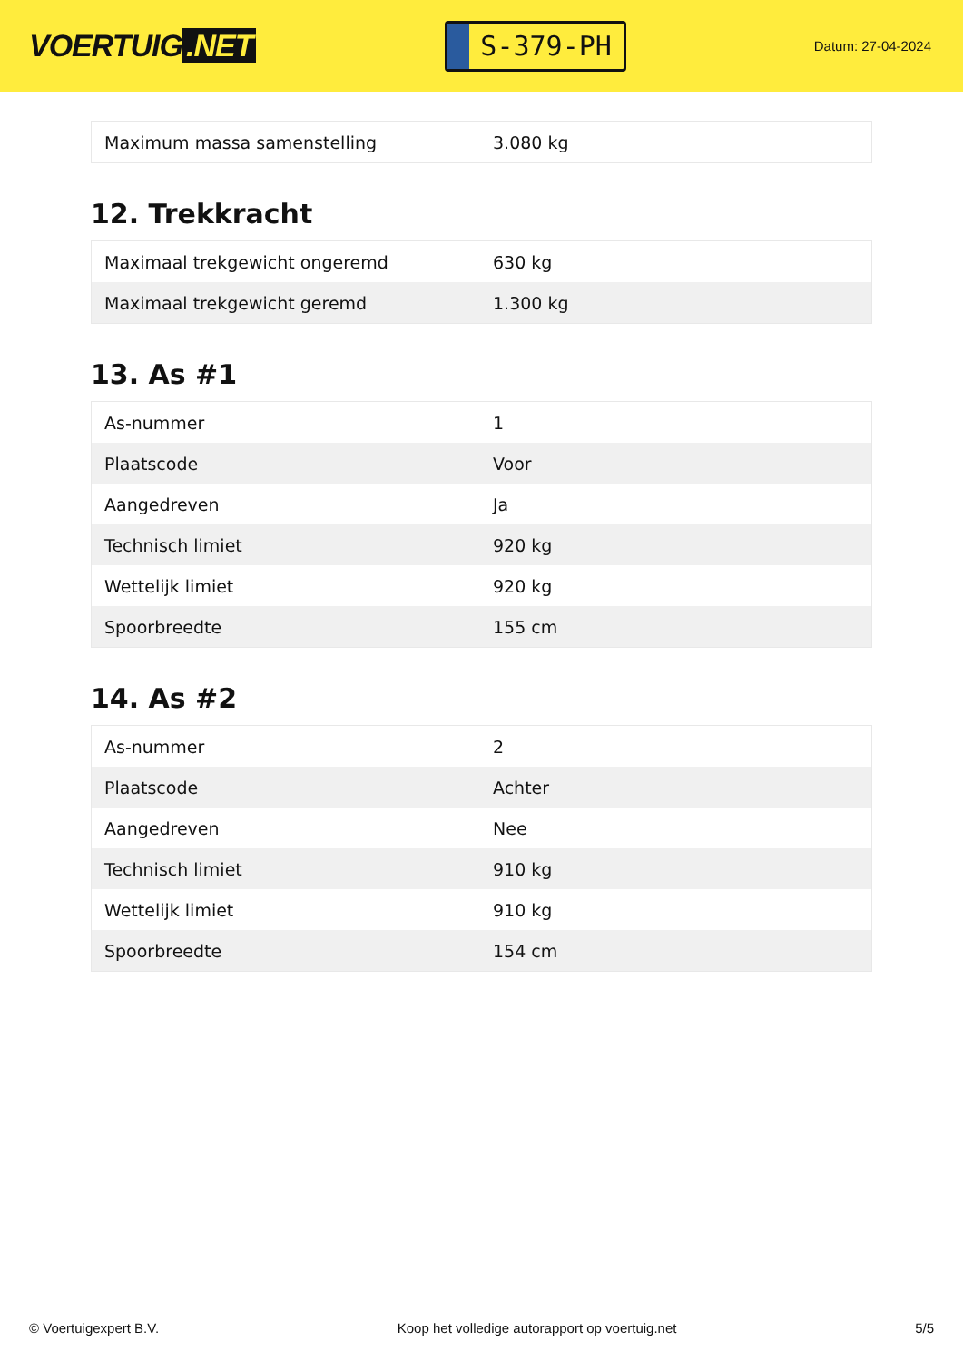VOERTUIG.NET
S-379-PH
Datum: 27-04-2024
| Maximum massa samenstelling | 3.080 kg |
12. Trekkracht
| Maximaal trekgewicht ongeremd | 630 kg |
| Maximaal trekgewicht geremd | 1.300 kg |
13. As #1
| As-nummer | 1 |
| Plaatscode | Voor |
| Aangedreven | Ja |
| Technisch limiet | 920 kg |
| Wettelijk limiet | 920 kg |
| Spoorbreedte | 155 cm |
14. As #2
| As-nummer | 2 |
| Plaatscode | Achter |
| Aangedreven | Nee |
| Technisch limiet | 910 kg |
| Wettelijk limiet | 910 kg |
| Spoorbreedte | 154 cm |
© Voertuigexpert B.V. Koop het volledige autorapport op voertuig.net 5/5